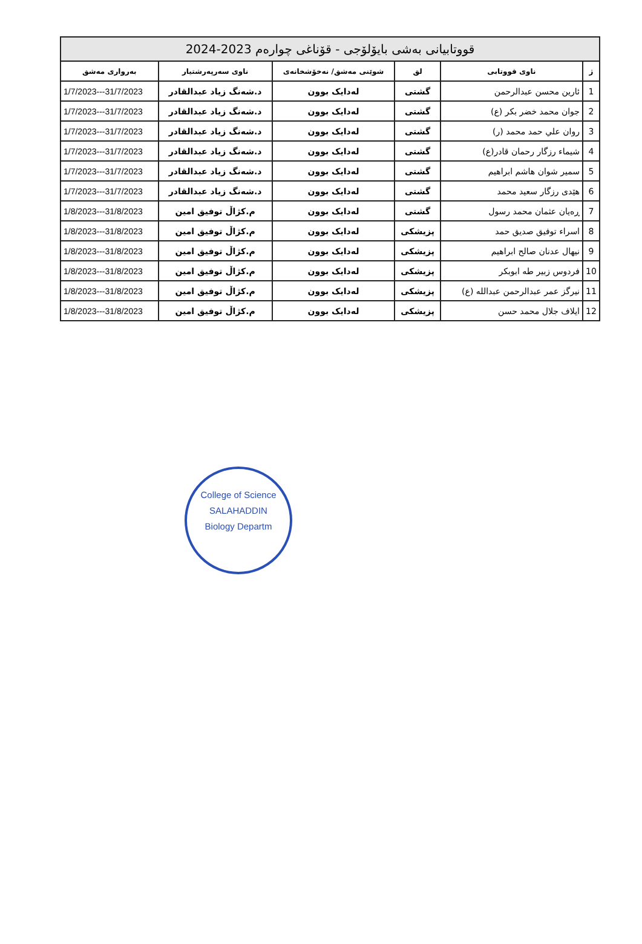| قووتابیانی بەشی بایۆلۆجی - قۆناغی چوارەم 2023-2024 | | | | | |
| --- | --- | --- | --- | --- | --- |
| ژ | ناوی قووتابی | لق | شوێنی مەشق/ نەخۆشخانەی | ناوی سەرپەرشتیار | بەرواری مەشق |
| 1 | ئارین محسن عبدالرحمن | گشتی | لەدایک بوون | د.شەنگ زیاد عبدالقادر | 1/7/2023---31/7/2023 |
| 2 | جوان محمد خضر بکر (ع) | گشتی | لەدایک بوون | د.شەنگ زیاد عبدالقادر | 1/7/2023---31/7/2023 |
| 3 | روان علي حمد محمد (ر) | گشتی | لەدایک بوون | د.شەنگ زیاد عبدالقادر | 1/7/2023---31/7/2023 |
| 4 | شيماء رزگار رحمان قادر(ع) | گشتی | لەدایک بوون | د.شەنگ زیاد عبدالقادر | 1/7/2023---31/7/2023 |
| 5 | سمير شوان هاشم ابراهيم | گشتی | لەدایک بوون | د.شەنگ زیاد عبدالقادر | 1/7/2023---31/7/2023 |
| 6 | هێدی رزگار سعيد محمد | گشتی | لەدایک بوون | د.شەنگ زیاد عبدالقادر | 1/7/2023---31/7/2023 |
| 7 | ڕەیان عثمان محمد رسول | گشتی | لەدایک بوون | م.کژاڵ توفیق امین | 1/8/2023---31/8/2023 |
| 8 | اسراء توفيق صديق حمد | پزیشکی | لەدایک بوون | م.کژاڵ توفیق امین | 1/8/2023---31/8/2023 |
| 9 | نيهال عدنان صالح ابراهيم | پزیشکی | لەدایک بوون | م.کژاڵ توفیق امین | 1/8/2023---31/8/2023 |
| 10 | فردوس زبير طه ابوبكر | پزیشکی | لەدایک بوون | م.کژاڵ توفیق امین | 1/8/2023---31/8/2023 |
| 11 | نيرگز عمر عبدالرحمن عبدالله (ع) | پزیشکی | لەدایک بوون | م.کژاڵ توفیق امین | 1/8/2023---31/8/2023 |
| 12 | ايلاف جلال محمد حسن | پزیشکی | لەدایک بوون | م.کژاڵ توفیق امین | 1/8/2023---31/8/2023 |
College of Science
SALAHADDIN
Biology Departm